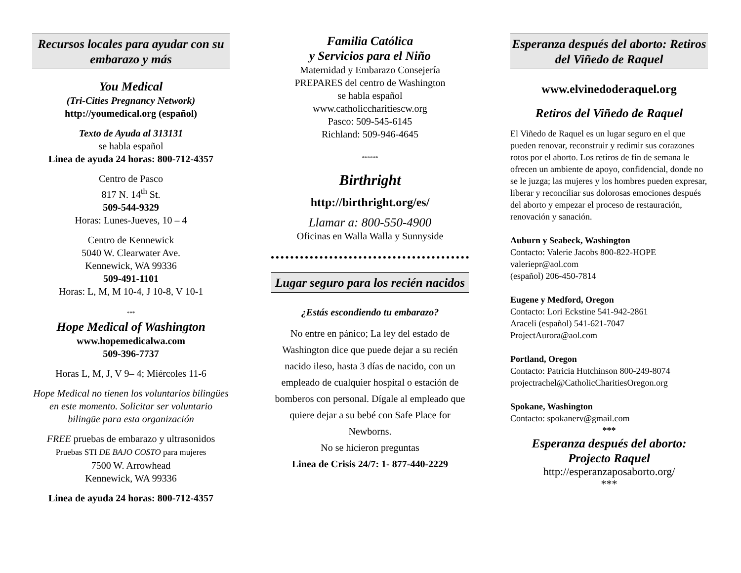Recursos locales para ayudar con su embarazo y más
You Medical
(Tri-Cities Pregnancy Network)
http://youmedical.org (español)
Texto de Ayuda al 313131
se habla español
Linea de ayuda 24 horas: 800-712-4357
Centro de Pasco
817 N. 14<sup>th</sup> St.
509-544-9329
Horas: Lunes-Jueves, 10 – 4
Centro de Kennewick
5040 W. Clearwater Ave.
Kennewick, WA 99336
509-491-1101
Horas: L, M, M 10-4, J 10-8, V 10-1
***
Hope Medical of Washington
www.hopemedicalwa.com
509-396-7737
Horas L, M, J, V 9– 4; Miércoles 11-6
Hope Medical no tienen los voluntarios bilingües en este momento. Solicitar ser voluntario bilingüe para esta organización
FREE pruebas de embarazo y ultrasonidos
Pruebas STI DE BAJO COSTO para mujeres
7500 W. Arrowhead
Kennewick, WA 99336
Linea de ayuda 24 horas: 800-712-4357
Familia Católica
y Servicios para el Niño
Maternidad y Embarazo Consejería
PREPARES del centro de Washington
se habla español
www.catholiccharitiescw.org
Pasco: 509-545-6145
Richland: 509-946-4645
******
Birthright
http://birthright.org/es/
Llamar a: 800-550-4900
Oficinas en Walla Walla y Sunnyside
Lugar seguro para los recién nacidos
¿Estás escondiendo tu embarazo?
No entre en pánico; La ley del estado de Washington dice que puede dejar a su recién nacido ileso, hasta 3 días de nacido, con un empleado de cualquier hospital o estación de bomberos con personal. Dígale al empleado que quiere dejar a su bebé con Safe Place for Newborns.
No se hicieron preguntas
Linea de Crisis 24/7: 1- 877-440-2229
Esperanza después del aborto: Retiros del Viñedo de Raquel
www.elvinedoderaquel.org
Retiros del Viñedo de Raquel
El Viñedo de Raquel es un lugar seguro en el que pueden renovar, reconstruir y redimir sus corazones rotos por el aborto. Los retiros de fin de semana le ofrecen un ambiente de apoyo, confidencial, donde no se le juzga; las mujeres y los hombres pueden expresar, liberar y reconciliar sus dolorosas emociones después del aborto y empezar el proceso de restauración, renovación y sanación.
Auburn y Seabeck, Washington
Contacto: Valerie Jacobs 800-822-HOPE
valeriepr@aol.com
(español) 206-450-7814
Eugene y Medford, Oregon
Contacto: Lori Eckstine 541-942-2861
Araceli (español) 541-621-7047
ProjectAurora@aol.com
Portland, Oregon
Contacto: Patricia Hutchinson 800-249-8074
projectrachel@CatholicCharitiesOregon.org
Spokane, Washington
Contacto: spokanerv@gmail.com
***
Esperanza después del aborto:
Projecto Raquel
http://esperanzaposaborto.org/
***